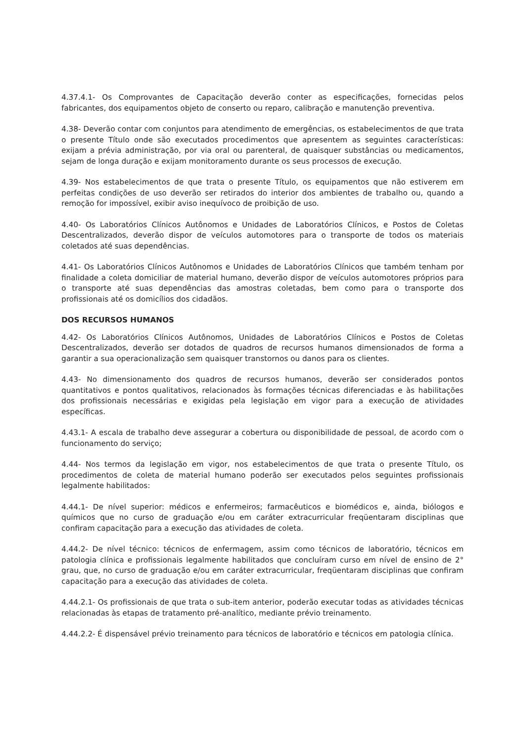4.37.4.1- Os Comprovantes de Capacitação deverão conter as especificações, fornecidas pelos fabricantes, dos equipamentos objeto de conserto ou reparo, calibração e manutenção preventiva.
4.38- Deverão contar com conjuntos para atendimento de emergências, os estabelecimentos de que trata o presente Título onde são executados procedimentos que apresentem as seguintes características: exijam a prévia administração, por via oral ou parenteral, de quaisquer substâncias ou medicamentos, sejam de longa duração e exijam monitoramento durante os seus processos de execução.
4.39- Nos estabelecimentos de que trata o presente Título, os equipamentos que não estiverem em perfeitas condições de uso deverão ser retirados do interior dos ambientes de trabalho ou, quando a remoção for impossível, exibir aviso inequívoco de proibição de uso.
4.40- Os Laboratórios Clínicos Autônomos e Unidades de Laboratórios Clínicos, e Postos de Coletas Descentralizados, deverão dispor de veículos automotores para o transporte de todos os materiais coletados até suas dependências.
4.41- Os Laboratórios Clínicos Autônomos e Unidades de Laboratórios Clínicos que também tenham por finalidade a coleta domiciliar de material humano, deverão dispor de veículos automotores próprios para o transporte até suas dependências das amostras coletadas, bem como para o transporte dos profissionais até os domicílios dos cidadãos.
DOS RECURSOS HUMANOS
4.42- Os Laboratórios Clínicos Autônomos, Unidades de Laboratórios Clínicos e Postos de Coletas Descentralizados, deverão ser dotados de quadros de recursos humanos dimensionados de forma a garantir a sua operacionalização sem quaisquer transtornos ou danos para os clientes.
4.43- No dimensionamento dos quadros de recursos humanos, deverão ser considerados pontos quantitativos e pontos qualitativos, relacionados às formações técnicas diferenciadas e às habilitações dos profissionais necessárias e exigidas pela legislação em vigor para a execução de atividades específicas.
4.43.1- A escala de trabalho deve assegurar a cobertura ou disponibilidade de pessoal, de acordo com o funcionamento do serviço;
4.44- Nos termos da legislação em vigor, nos estabelecimentos de que trata o presente Título, os procedimentos de coleta de material humano poderão ser executados pelos seguintes profissionais legalmente habilitados:
4.44.1- De nível superior: médicos e enfermeiros; farmacêuticos e biomédicos e, ainda, biólogos e químicos que no curso de graduação e/ou em caráter extracurricular freqüentaram disciplinas que confiram capacitação para a execução das atividades de coleta.
4.44.2- De nível técnico: técnicos de enfermagem, assim como técnicos de laboratório, técnicos em patologia clínica e profissionais legalmente habilitados que concluíram curso em nível de ensino de 2° grau, que, no curso de graduação e/ou em caráter extracurricular, freqüentaram disciplinas que confiram capacitação para a execução das atividades de coleta.
4.44.2.1- Os profissionais de que trata o sub-item anterior, poderão executar todas as atividades técnicas relacionadas às etapas de tratamento pré-analítico, mediante prévio treinamento.
4.44.2.2- É dispensável prévio treinamento para técnicos de laboratório e técnicos em patologia clínica.